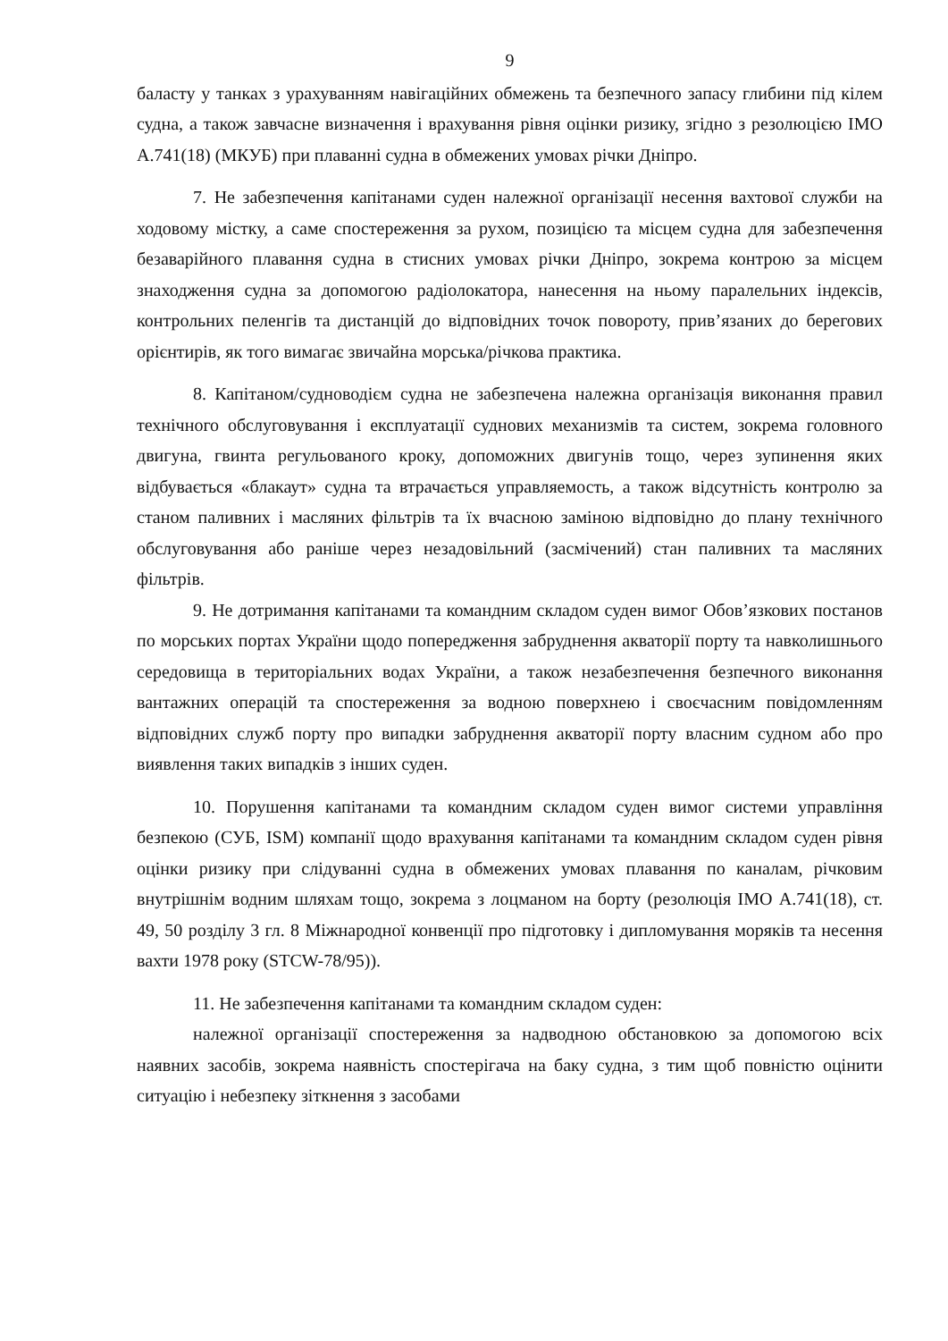9
баласту у танках з урахуванням навігаційних обмежень та безпечного запасу глибини під кілем судна, а також завчасне визначення і врахування рівня оцінки ризику, згідно з резолюцією ІМО А.741(18) (МКУБ) при плаванні судна в обмежених умовах річки Дніпро.
7. Не забезпечення капітанами суден належної організації несення вахтової служби на ходовому містку, а саме спостереження за рухом, позицією та місцем судна для забезпечення безаварійного плавання судна в стисних умовах річки Дніпро, зокрема контрою за місцем знаходження судна за допомогою радіолокатора, нанесення на ньому паралельних індексів, контрольних пеленгів та дистанцій до відповідних точок повороту, прив’язаних до берегових орієнтирів, як того вимагає звичайна морська/річкова практика.
8. Капітаном/судноводієм судна не забезпечена належна організація виконання правил технічного обслуговування і експлуатації суднових механизмів та систем, зокрема головного двигуна, гвинта регульованого кроку, допоможних двигунів тощо, через зупинення яких відбувається «блакаут» судна та втрачається управляемость, а також відсутність контролю за станом паливних і масляних фільтрів та їх вчасною заміною відповідно до плану технічного обслуговування або раніше через незадовільний (засмічений) стан паливних та масляних фільтрів.
9. Не дотримання капітанами та командним складом суден вимог Обов’язкових постанов по морських портах України щодо попередження забруднення акваторії порту та навколишнього середовища в територіальних водах України, а також незабезпечення безпечного виконання вантажних операцій та спостереження за водною поверхнею і своєчасним повідомленням відповідних служб порту про випадки забруднення акваторії порту власним судном або про виявлення таких випадків з інших суден.
10. Порушення капітанами та командним складом суден вимог системи управління безпекою (СУБ, ISM) компанії щодо врахування капітанами та командним складом суден рівня оцінки ризику при слідуванні судна в обмежених умовах плавання по каналам, річковим внутрішнім водним шляхам тощо, зокрема з лоцманом на борту (резолюція ІМО А.741(18), ст. 49, 50 розділу 3 гл. 8 Міжнародної конвенції про підготовку і дипломування моряків та несення вахти 1978 року (STCW-78/95)).
11. Не забезпечення капітанами та командним складом суден:
належної організації спостереження за надводною обстановкою за допомогою всіх наявних засобів, зокрема наявність спостерігача на баку судна, з тим щоб повністю оцінити ситуацію і небезпеку зіткнення з засобами